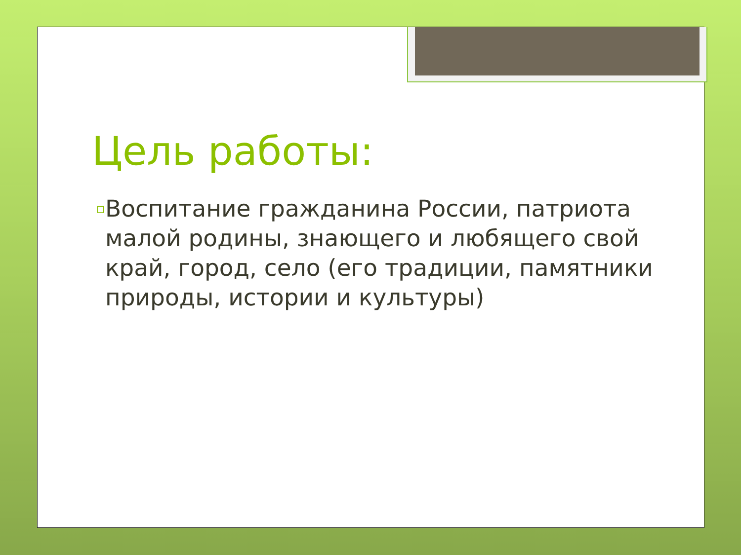Цель работы:
▫ Воспитание гражданина России, патриота малой родины, знающего и любящего свой край, город, село (его традиции, памятники природы, истории и культуры)